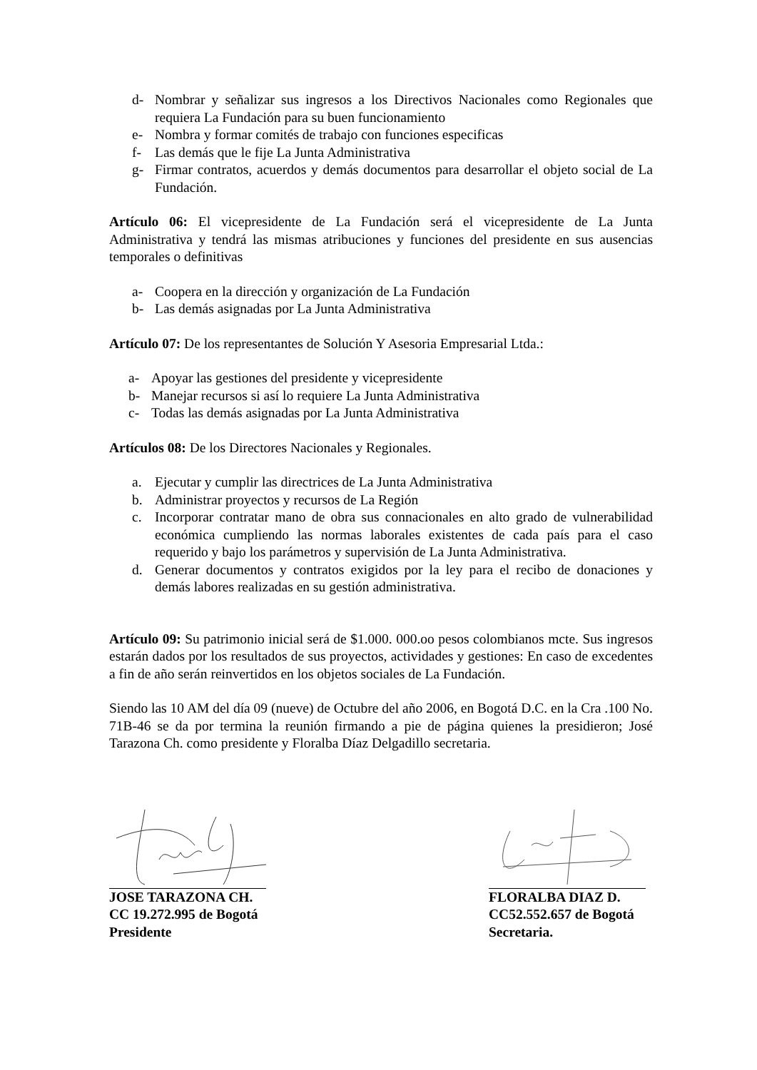d- Nombrar y señalizar sus ingresos a los Directivos Nacionales como Regionales que requiera La Fundación para su buen funcionamiento
e- Nombra y formar comités de trabajo con funciones especificas
f- Las demás que le fije La Junta Administrativa
g- Firmar contratos, acuerdos y demás documentos para desarrollar el objeto social de La Fundación.
Artículo 06: El vicepresidente de La Fundación será el vicepresidente de La Junta Administrativa y tendrá las mismas atribuciones y funciones del presidente en sus ausencias temporales o definitivas
a- Coopera en la dirección y organización de La Fundación
b- Las demás asignadas por La Junta Administrativa
Artículo 07: De los representantes de Solución Y Asesoria Empresarial Ltda.:
a- Apoyar las gestiones del presidente y vicepresidente
b- Manejar recursos si así lo requiere La Junta Administrativa
c- Todas las demás asignadas por La Junta Administrativa
Artículos 08: De los Directores Nacionales y Regionales.
a. Ejecutar y cumplir las directrices de La Junta Administrativa
b. Administrar proyectos y recursos de La Región
c. Incorporar contratar mano de obra sus connacionales en alto grado de vulnerabilidad económica cumpliendo las normas laborales existentes de cada país para el caso requerido y bajo los parámetros y supervisión de La Junta Administrativa.
d. Generar documentos y contratos exigidos por la ley para el recibo de donaciones y demás labores realizadas en su gestión administrativa.
Artículo 09: Su patrimonio inicial será de $1.000. 000.oo pesos colombianos mcte. Sus ingresos estarán dados por los resultados de sus proyectos, actividades y gestiones: En caso de excedentes a fin de año serán reinvertidos en los objetos sociales de La Fundación.
Siendo las 10 AM del día 09 (nueve) de Octubre del año 2006, en Bogotá D.C. en la Cra .100 No. 71B-46 se da por termina la reunión firmando a pie de página quienes la presidieron; José Tarazona Ch. como presidente y Floralba Díaz Delgadillo secretaria.
JOSE TARAZONA CH.
CC 19.272.995 de Bogotá
Presidente
FLORALBA DIAZ D.
CC52.552.657 de Bogotá
Secretaria.